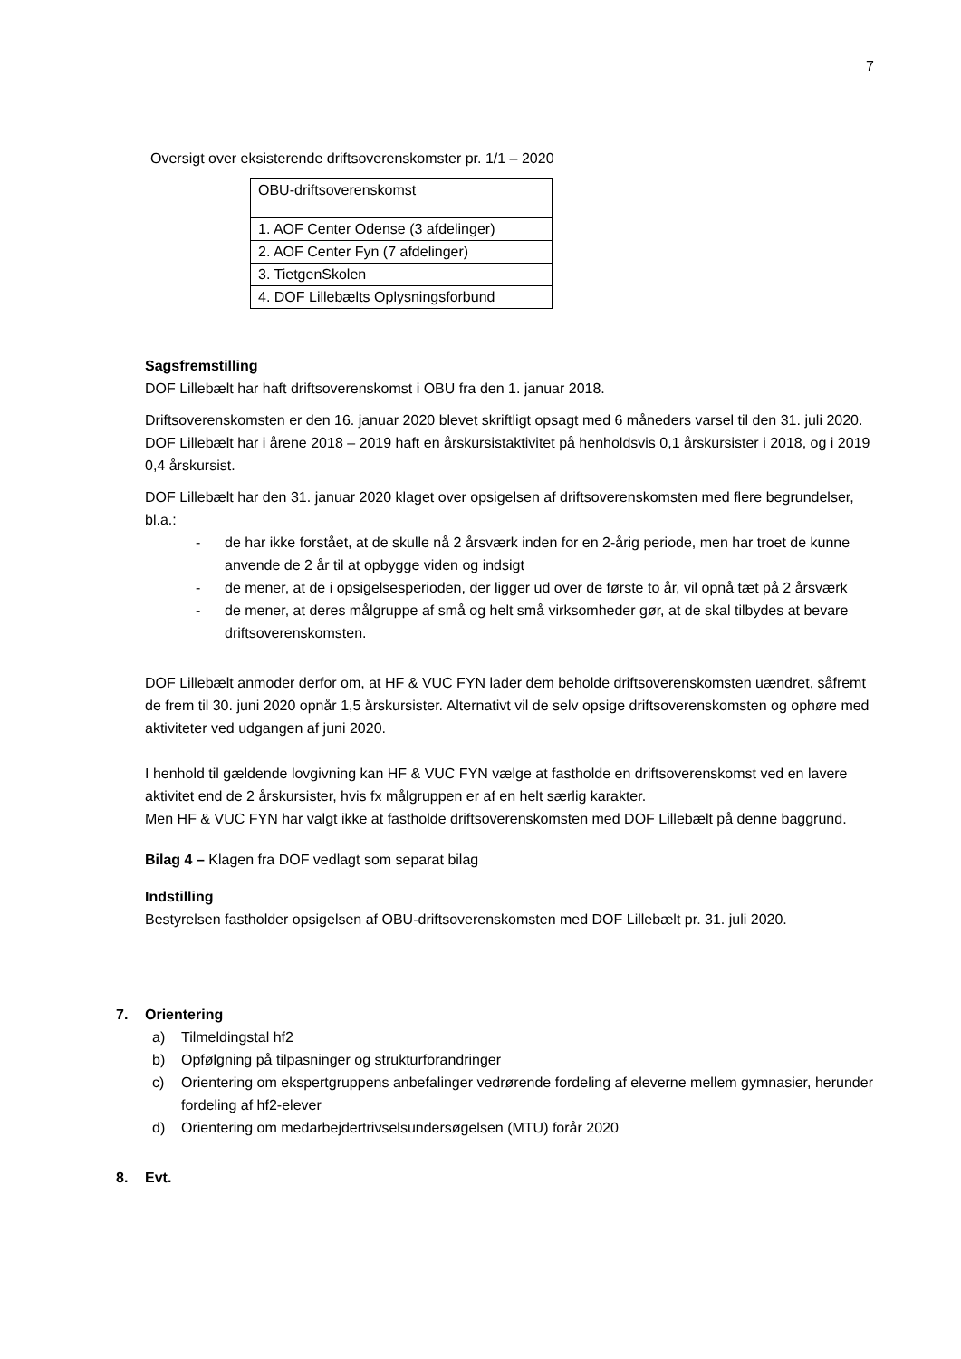7
Oversigt over eksisterende driftsoverenskomster pr. 1/1 – 2020
| OBU-driftsoverenskomst |
| 1. AOF Center Odense (3 afdelinger) |
| 2. AOF Center Fyn (7 afdelinger) |
| 3. TietgenSkolen |
| 4. DOF Lillebælts Oplysningsforbund |
Sagsfremstilling
DOF Lillebælt har haft driftsoverenskomst i OBU fra den 1. januar 2018.
Driftsoverenskomsten er den 16. januar 2020 blevet skriftligt opsagt med 6 måneders varsel til den 31. juli 2020. DOF Lillebælt har i årene 2018 – 2019 haft en årskursistaktivitet på henholdsvis 0,1 årskursister i 2018, og i 2019 0,4 årskursist.
DOF Lillebælt har den 31. januar 2020 klaget over opsigelsen af driftsoverenskomsten med flere begrundelser, bl.a.:
- de har ikke forstået, at de skulle nå 2 årsværk inden for en 2-årig periode, men har troet de kunne anvende de 2 år til at opbygge viden og indsigt
- de mener, at de i opsigelsesperioden, der ligger ud over de første to år, vil opnå tæt på 2 årsværk
- de mener, at deres målgruppe af små og helt små virksomheder gør, at de skal tilbydes at bevare driftsoverenskomsten.
DOF Lillebælt anmoder derfor om, at HF & VUC FYN lader dem beholde driftsoverenskomsten uændret, såfremt de frem til 30. juni 2020 opnår 1,5 årskursister. Alternativt vil de selv opsige driftsoverenskomsten og ophøre med aktiviteter ved udgangen af juni 2020.
I henhold til gældende lovgivning kan HF & VUC FYN vælge at fastholde en driftsoverenskomst ved en lavere aktivitet end de 2 årskursister, hvis fx målgruppen er af en helt særlig karakter.
Men HF & VUC FYN har valgt ikke at fastholde driftsoverenskomsten med DOF Lillebælt på denne baggrund.
Bilag 4 – Klagen fra DOF vedlagt som separat bilag
Indstilling
Bestyrelsen fastholder opsigelsen af OBU-driftsoverenskomsten med DOF Lillebælt pr. 31. juli 2020.
7. Orientering
a) Tilmeldingstal hf2
b) Opfølgning på tilpasninger og strukturforandringer
c) Orientering om ekspertgruppens anbefalinger vedrørende fordeling af eleverne mellem gymnasier, herunder fordeling af hf2-elever
d) Orientering om medarbejdertrivselsundersøgelsen (MTU) forår 2020
8. Evt.